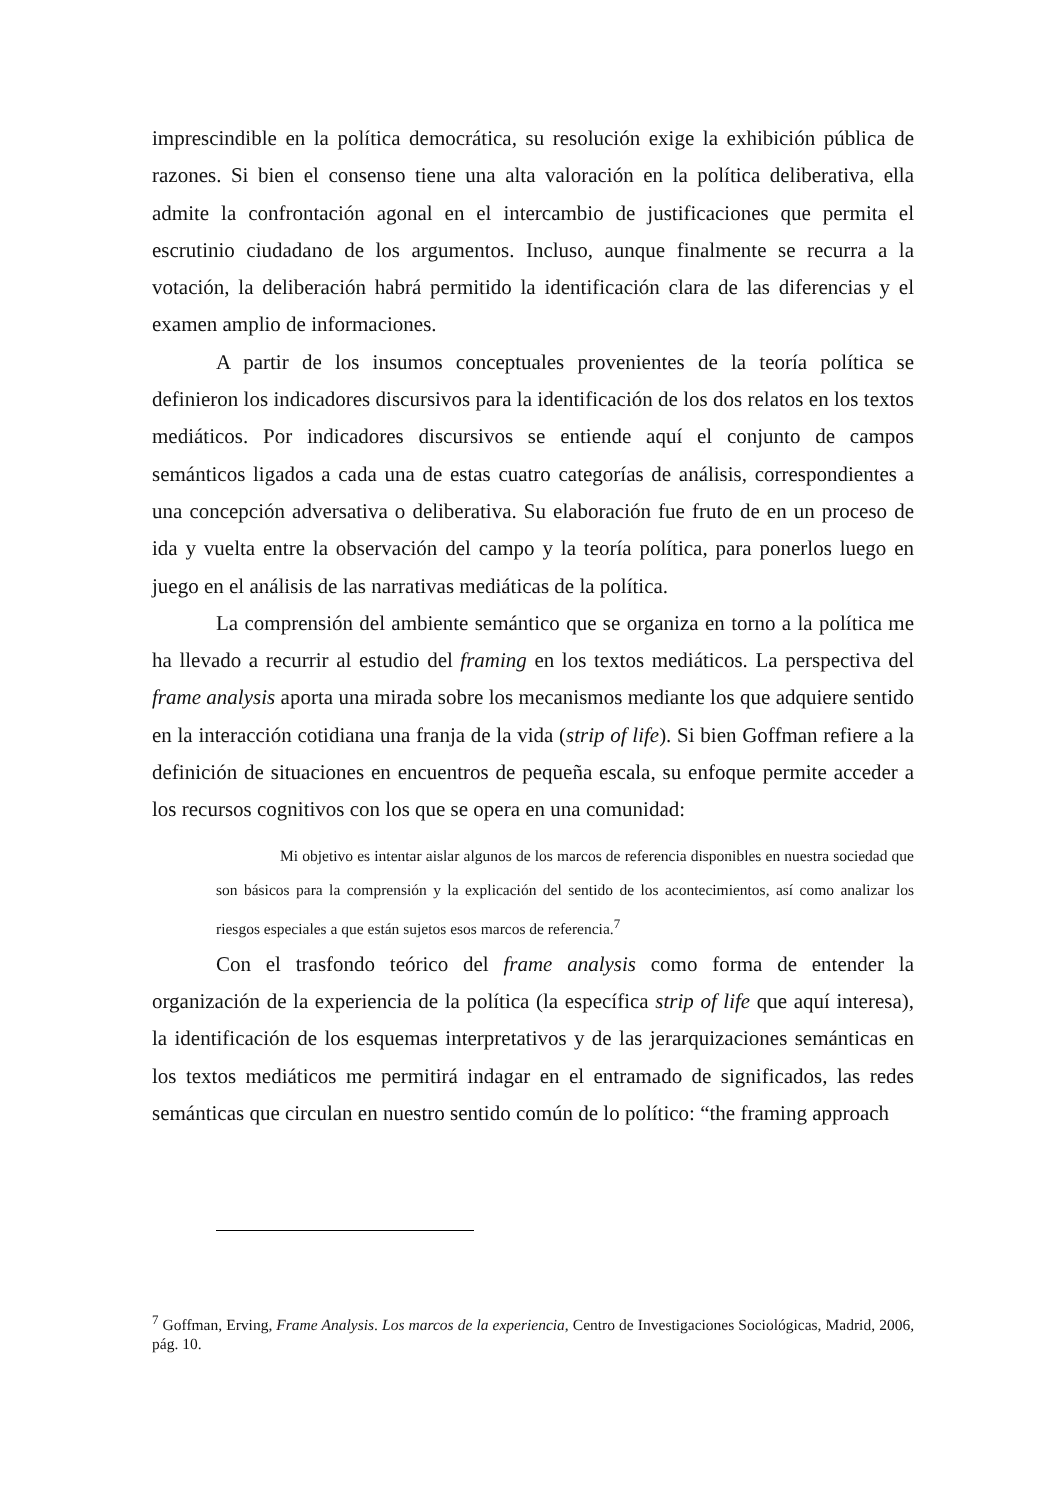imprescindible en la política democrática, su resolución exige la exhibición pública de razones. Si bien el consenso tiene una alta valoración en la política deliberativa, ella admite la confrontación agonal en el intercambio de justificaciones que permita el escrutinio ciudadano de los argumentos. Incluso, aunque finalmente se recurra a la votación, la deliberación habrá permitido la identificación clara de las diferencias y el examen amplio de informaciones.
A partir de los insumos conceptuales provenientes de la teoría política se definieron los indicadores discursivos para la identificación de los dos relatos en los textos mediáticos. Por indicadores discursivos se entiende aquí el conjunto de campos semánticos ligados a cada una de estas cuatro categorías de análisis, correspondientes a una concepción adversativa o deliberativa. Su elaboración fue fruto de en un proceso de ida y vuelta entre la observación del campo y la teoría política, para ponerlos luego en juego en el análisis de las narrativas mediáticas de la política.
La comprensión del ambiente semántico que se organiza en torno a la política me ha llevado a recurrir al estudio del framing en los textos mediáticos. La perspectiva del frame analysis aporta una mirada sobre los mecanismos mediante los que adquiere sentido en la interacción cotidiana una franja de la vida (strip of life). Si bien Goffman refiere a la definición de situaciones en encuentros de pequeña escala, su enfoque permite acceder a los recursos cognitivos con los que se opera en una comunidad:
Mi objetivo es intentar aislar algunos de los marcos de referencia disponibles en nuestra sociedad que son básicos para la comprensión y la explicación del sentido de los acontecimientos, así como analizar los riesgos especiales a que están sujetos esos marcos de referencia.<sup>7</sup>
Con el trasfondo teórico del frame analysis como forma de entender la organización de la experiencia de la política (la específica strip of life que aquí interesa), la identificación de los esquemas interpretativos y de las jerarquizaciones semánticas en los textos mediáticos me permitirá indagar en el entramado de significados, las redes semánticas que circulan en nuestro sentido común de lo político: “the framing approach
<sup>7</sup> Goffman, Erving, Frame Analysis. Los marcos de la experiencia, Centro de Investigaciones Sociológicas, Madrid, 2006, pág. 10.